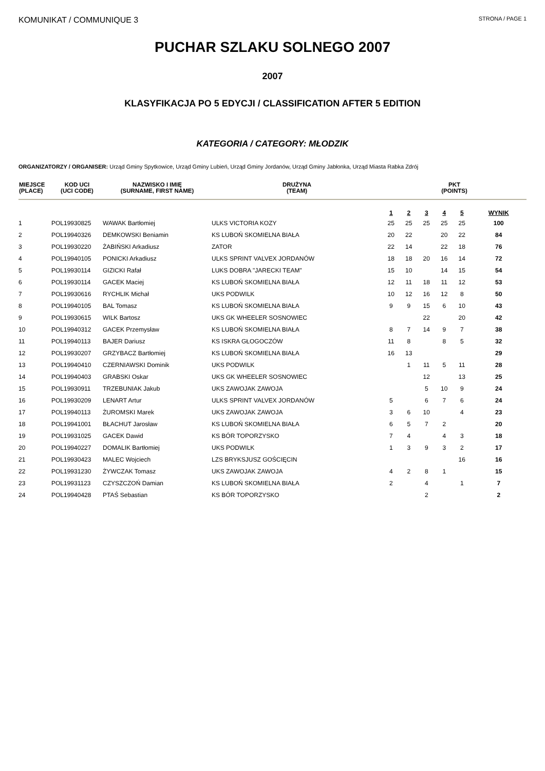KOMUNIKAT / COMMUNIQUE 3
STRONA / PAGE 1
PUCHAR SZLAKU SOLNEGO 2007
2007
KLASYFIKACJA PO 5 EDYCJI / CLASSIFICATION AFTER 5 EDITION
KATEGORIA / CATEGORY: MŁODZIK
ORGANIZATORZY / ORGANISER: Urząd Gminy Spytkowice, Urząd Gminy Lubień, Urząd Gminy Jordanów, Urząd Gminy Jabłonka, Urząd Miasta Rabka Zdrój
| MIEJSCE (PLACE) | KOD UCI (UCI CODE) | NAZWISKO I IMIĘ (SURNAME, FIRST NAME) | DRUŻYNA (TEAM) | PKT (POINTS) | | | | | |
| --- | --- | --- | --- | --- | --- | --- | --- | --- | --- |
| | | | | 1 | 2 | 3 | 4 | 5 | WYNIK |
| 1 | POL19930825 | WAWAK Bartłomiej | ULKS VICTORIA KOZY | 25 | 25 | 25 | 25 | 25 | 100 |
| 2 | POL19940326 | DEMKOWSKI Beniamin | KS LUBOŃ SKOMIELNA BIAŁA | 20 | 22 | | 20 | 22 | 84 |
| 3 | POL19930220 | ŻABIŃSKI Arkadiusz | ZATOR | 22 | 14 | | 22 | 18 | 76 |
| 4 | POL19940105 | PONICKI Arkadiusz | ULKS SPRINT VALVEX JORDANÓW | 18 | 18 | 20 | 16 | 14 | 72 |
| 5 | POL19930114 | GIZICKI Rafał | LUKS DOBRA "JARECKI TEAM" | 15 | 10 | | 14 | 15 | 54 |
| 6 | POL19930114 | GACEK Maciej | KS LUBOŃ SKOMIELNA BIAŁA | 12 | 11 | 18 | 11 | 12 | 53 |
| 7 | POL19930616 | RYCHLIK Michał | UKS PODWILK | 10 | 12 | 16 | 12 | 8 | 50 |
| 8 | POL19940105 | BAL Tomasz | KS LUBOŃ SKOMIELNA BIAŁA | 9 | 9 | 15 | 6 | 10 | 43 |
| 9 | POL19930615 | WILK Bartosz | UKS GK WHEELER SOSNOWIEC | | | 22 | | 20 | 42 |
| 10 | POL19940312 | GACEK Przemysław | KS LUBOŃ SKOMIELNA BIAŁA | 8 | 7 | 14 | 9 | 7 | 38 |
| 11 | POL19940113 | BAJER Dariusz | KS ISKRA GŁOGOCZÓW | 11 | 8 | | 8 | 5 | 32 |
| 12 | POL19930207 | GRZYBACZ Bartłomiej | KS LUBOŃ SKOMIELNA BIAŁA | 16 | 13 | | | | 29 |
| 13 | POL19940410 | CZERNIAWSKI Dominik | UKS PODWILK | | 1 | 11 | 5 | 11 | 28 |
| 14 | POL19940403 | GRABSKI Oskar | UKS GK WHEELER SOSNOWIEC | | | 12 | | 13 | 25 |
| 15 | POL19930911 | TRZEBUNIAK Jakub | UKS ZAWOJAK ZAWOJA | | | 5 | 10 | 9 | 24 |
| 16 | POL19930209 | LENART Artur | ULKS SPRINT VALVEX JORDANÓW | 5 | | 6 | 7 | 6 | 24 |
| 17 | POL19940113 | ŻUROMSKI Marek | UKS ZAWOJAK ZAWOJA | 3 | 6 | 10 | | 4 | 23 |
| 18 | POL19941001 | BŁACHUT Jarosław | KS LUBOŃ SKOMIELNA BIAŁA | 6 | 5 | 7 | 2 | | 20 |
| 19 | POL19931025 | GACEK Dawid | KS BÓR TOPORZYSKO | 7 | 4 | | 4 | 3 | 18 |
| 20 | POL19940227 | DOMALIK Bartłomiej | UKS PODWILK | 1 | 3 | 9 | 3 | 2 | 17 |
| 21 | POL19930423 | MALEC Wojciech | LZS BRYKSJUSZ GOŚCIĘCIN | | | | | 16 | 16 |
| 22 | POL19931230 | ŻYWCZAK Tomasz | UKS ZAWOJAK ZAWOJA | 4 | 2 | 8 | 1 | | 15 |
| 23 | POL19931123 | CZYSZCZOŃ Damian | KS LUBOŃ SKOMIELNA BIAŁA | 2 | | 4 | | 1 | 7 |
| 24 | POL19940428 | PTAŚ Sebastian | KS BÓR TOPORZYSKO | | | 2 | | | 2 |